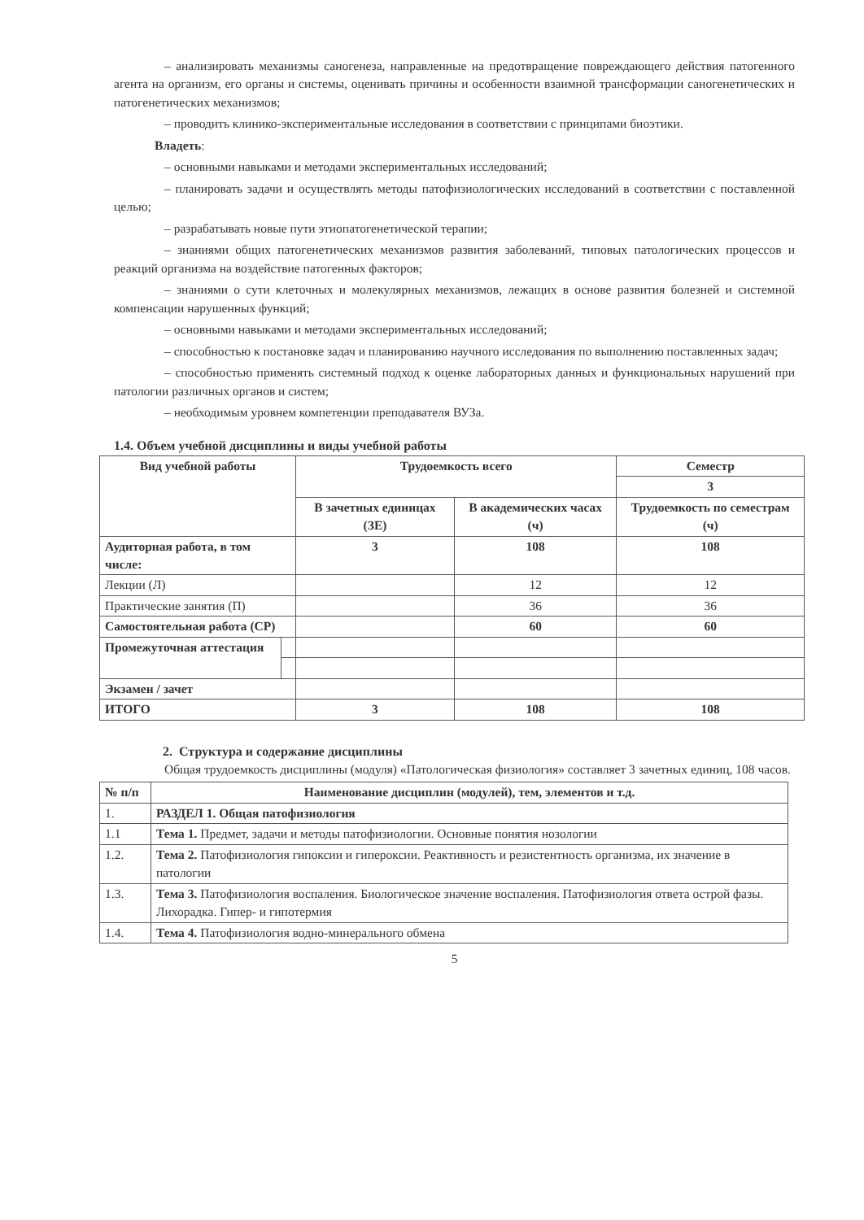– анализировать механизмы саногенеза, направленные на предотвращение повреждающего действия патогенного агента на организм, его органы и системы, оценивать причины и особенности взаимной трансформации саногенетических и патогенетических механизмов;
– проводить клинико-экспериментальные исследования в соответствии с принципами биоэтики.
Владеть:
– основными навыками и методами экспериментальных исследований;
– планировать задачи и осуществлять методы патофизиологических исследований в соответствии с поставленной целью;
– разрабатывать новые пути этиопатогенетической терапии;
– знаниями общих патогенетических механизмов развития заболеваний, типовых патологических процессов и реакций организма на воздействие патогенных факторов;
– знаниями о сути клеточных и молекулярных механизмов, лежащих в основе развития болезней и системной компенсации нарушенных функций;
– основными навыками и методами экспериментальных исследований;
– способностью к постановке задач и планированию научного исследования по выполнению поставленных задач;
– способностью применять системный подход к оценке лабораторных данных и функциональных нарушений при патологии различных органов и систем;
– необходимым уровнем компетенции преподавателя ВУЗа.
1.4. Объем учебной дисциплины и виды учебной работы
| Вид учебной работы | | Трудоемкость всего | | Семестр |
| --- | --- | --- | --- | --- |
| | | | | 3 |
| | | В зачетных единицах (ЗЕ) | В академических часах (ч) | Трудоемкость по семестрам (ч) |
| Аудиторная работа, в том числе: | | 3 | 108 | 108 |
| Лекции (Л) | | | 12 | 12 |
| Практические занятия (П) | | | 36 | 36 |
| Самостоятельная работа (СР) | | | 60 | 60 |
| Промежуточная аттестация | | | | |
| Экзамен / зачет | | | | |
| ИТОГО | | 3 | 108 | 108 |
2. Структура и содержание дисциплины
Общая трудоемкость дисциплины (модуля) «Патологическая физиология» составляет 3 зачетных единиц, 108 часов.
| № п/п | Наименование дисциплин (модулей), тем, элементов и т.д. |
| --- | --- |
| 1. | РАЗДЕЛ 1. Общая патофизиология |
| 1.1 | Тема 1. Предмет, задачи и методы патофизиологии. Основные понятия нозологии |
| 1.2. | Тема 2. Патофизиология гипоксии и гипероксии. Реактивность и резистентность организма, их значение в патологии |
| 1.3. | Тема 3. Патофизиология воспаления. Биологическое значение воспаления. Патофизиология ответа острой фазы. Лихорадка. Гипер- и гипотермия |
| 1.4. | Тема 4. Патофизиология водно-минерального обмена |
5